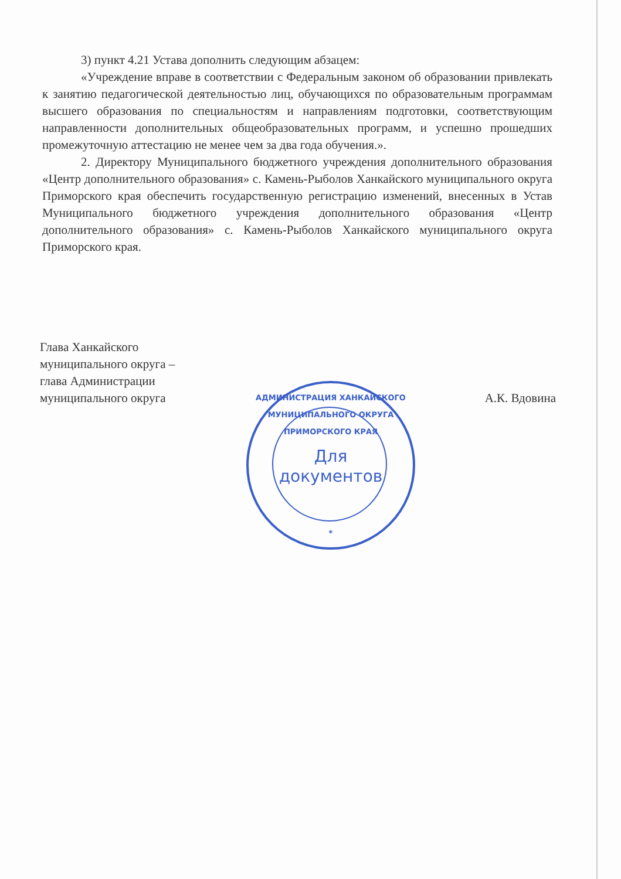3) пункт 4.21 Устава дополнить следующим абзацем:
«Учреждение вправе в соответствии с Федеральным законом об образовании привлекать к занятию педагогической деятельностью лиц, обучающихся по образовательным программам высшего образования по специальностям и направлениям подготовки, соответствующим направленности дополнительных общеобразовательных программ, и успешно прошедших промежуточную аттестацию не менее чем за два года обучения.».
2. Директору Муниципального бюджетного учреждения дополнительного образования «Центр дополнительного образования» с. Камень-Рыболов Ханкайского муниципального округа Приморского края обеспечить государственную регистрацию изменений, внесенных в Устав Муниципального бюджетного учреждения дополнительного образования «Центр дополнительного образования» с. Камень-Рыболов Ханкайского муниципального округа Приморского края.
Глава Ханкайского
муниципального округа –
глава Администрации
муниципального округа
А.К. Вдовина
АДМИНИСТРАЦИЯ ХАНКАЙСКОГО МУНИЦИПАЛЬНОГО ОКРУГА ПРИМОРСКОГО КРАЯ
Для
документов
*